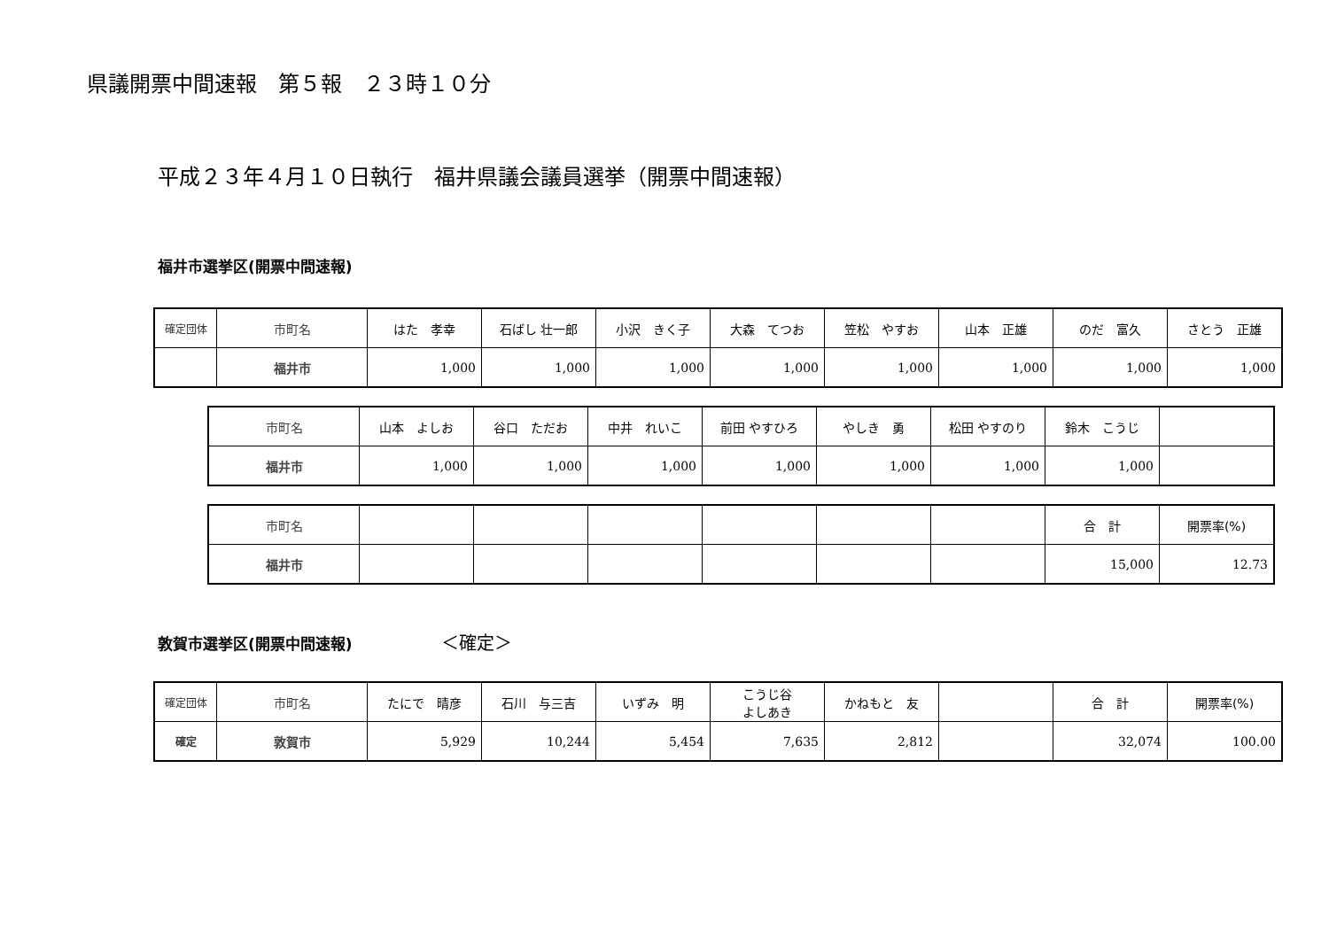県議開票中間速報　第５報　２３時１０分
平成２３年４月１０日執行　福井県議会議員選挙（開票中間速報）
福井市選挙区(開票中間速報)
| 確定団体 | 市町名 | はた 孝幸 | 石ばし 壮一郎 | 小沢 きく子 | 大森 てつお | 笠松 やすお | 山本 正雄 | のだ 富久 | さとう 正雄 |
| | 福井市 | 1,000 | 1,000 | 1,000 | 1,000 | 1,000 | 1,000 | 1,000 | 1,000 |
| 市町名 | 山本 よしお | 谷口 ただお | 中井 れいこ | 前田 やすひろ | やしき 勇 | 松田 やすのり | 鈴木 こうじ | |
| 福井市 | 1,000 | 1,000 | 1,000 | 1,000 | 1,000 | 1,000 | 1,000 | |
| 市町名 | | | | | | | 合 計 | 開票率(%) |
| 福井市 | | | | | | | 15,000 | 12.73 |
敦賀市選挙区(開票中間速報) ＜確定＞
| 確定団体 | 市町名 | たにで 晴彦 | 石川 与三吉 | いずみ 明 | こうじ谷 よしあき | かねもと 友 | | 合 計 | 開票率(%) |
| 確定 | 敦賀市 | 5,929 | 10,244 | 5,454 | 7,635 | 2,812 | | 32,074 | 100.00 |